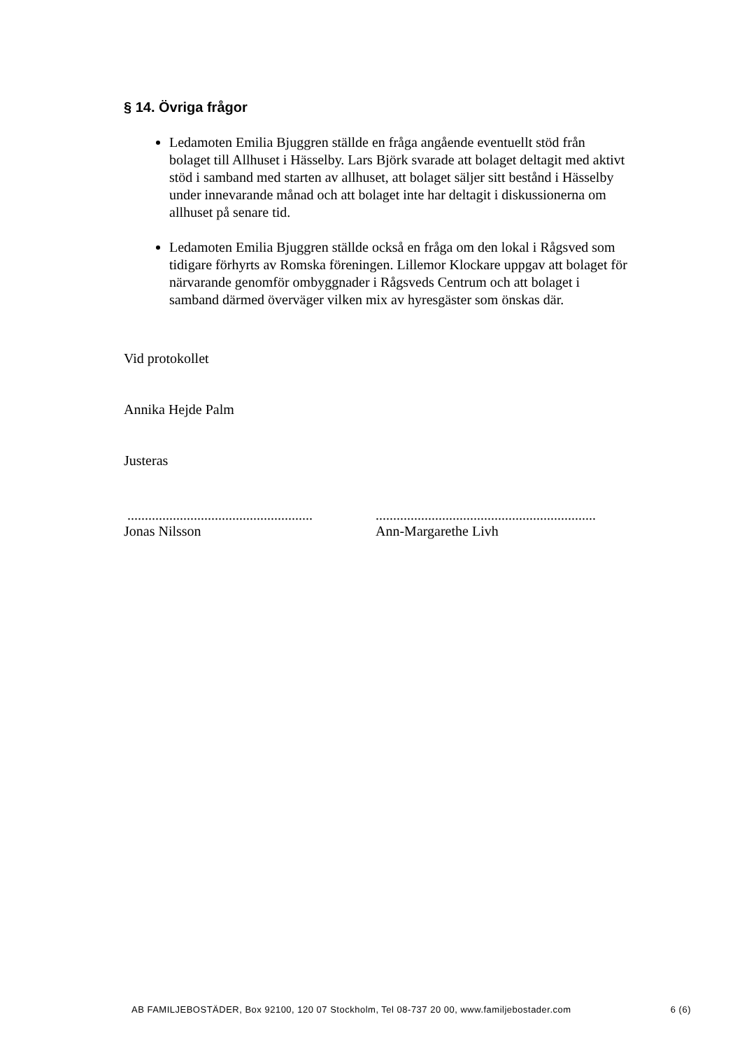§ 14. Övriga frågor
Ledamoten Emilia Bjuggren ställde en fråga angående eventuellt stöd från bolaget till Allhuset i Hässelby. Lars Björk svarade att bolaget deltagit med aktivt stöd i samband med starten av allhuset, att bolaget säljer sitt bestånd i Hässelby under innevarande månad och att bolaget inte har deltagit i diskussionerna om allhuset på senare tid.
Ledamoten Emilia Bjuggren ställde också en fråga om den lokal i Rågsved som tidigare förhyrts av Romska föreningen. Lillemor Klockare uppgav att bolaget för närvarande genomför ombyggnader i Rågsveds Centrum och att bolaget i samband därmed överväger vilken mix av hyresgäster som önskas där.
Vid protokollet
Annika Hejde Palm
Justeras
.....................................................
Jonas Nilsson
...............................................................
Ann-Margarethe Livh
AB FAMILJEBOSTÄDER, Box 92100, 120 07 Stockholm, Tel 08-737 20 00, www.familjebostader.com 6 (6)